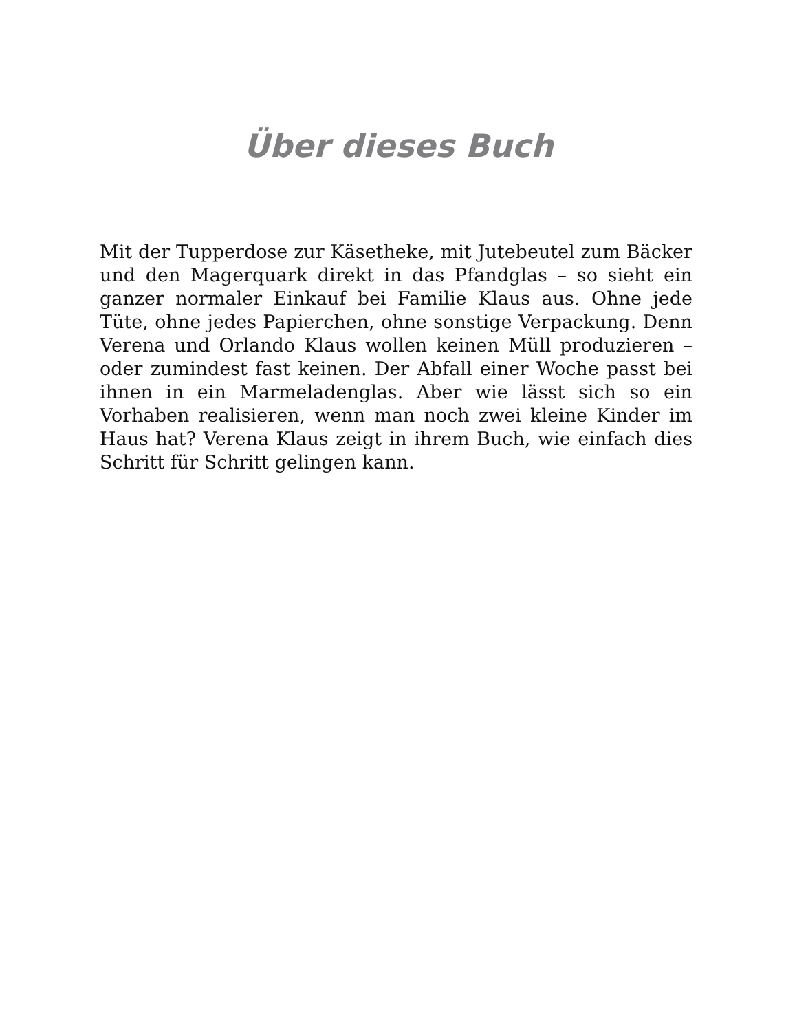Über dieses Buch
Mit der Tupperdose zur Käsetheke, mit Jutebeutel zum Bäcker und den Magerquark direkt in das Pfandglas – so sieht ein ganzer normaler Einkauf bei Familie Klaus aus. Ohne jede Tüte, ohne jedes Papierchen, ohne sonstige Verpackung. Denn Verena und Orlando Klaus wollen keinen Müll produzieren – oder zumindest fast keinen. Der Abfall einer Woche passt bei ihnen in ein Marmeladenglas. Aber wie lässt sich so ein Vorhaben realisieren, wenn man noch zwei kleine Kinder im Haus hat? Verena Klaus zeigt in ihrem Buch, wie einfach dies Schritt für Schritt gelingen kann.